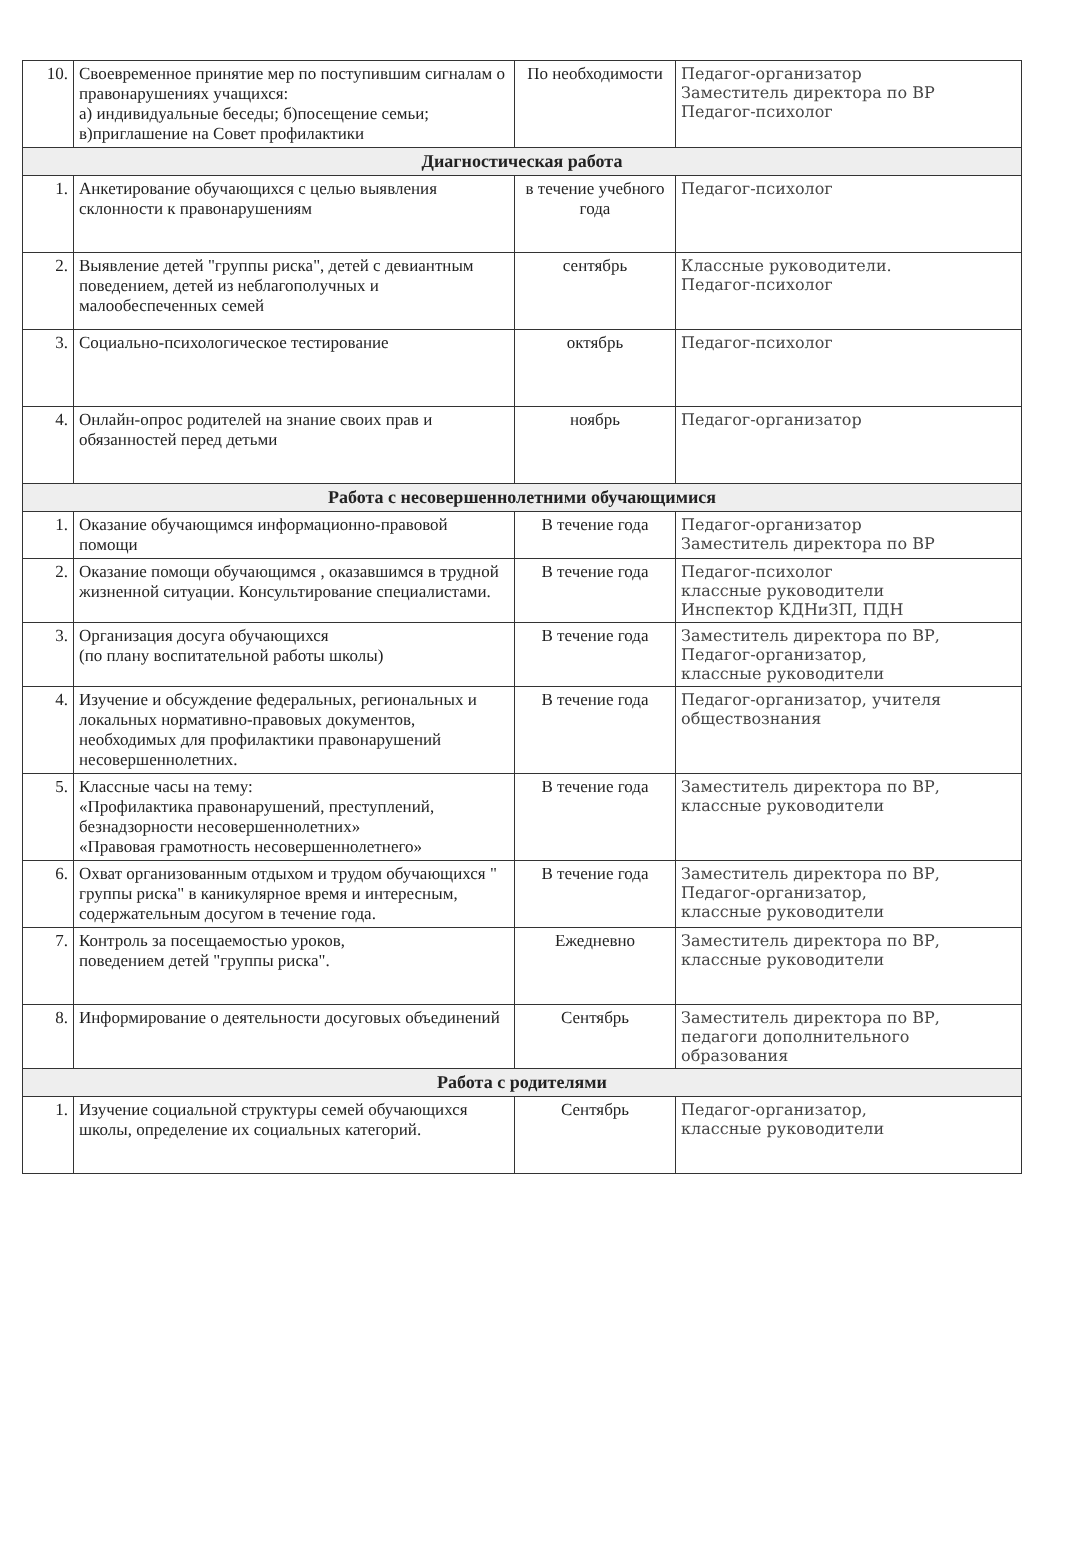| 10. | Своевременное принятие мер по поступившим сигналам о правонарушениях учащихся: а) индивидуальные беседы; б)посещение семьи; в)приглашение на Совет профилактики | По необходимости | Педагог-организатор Заместитель директора по ВР Педагог-психолог |
| Диагностическая работа | | | |
| 1. | Анкетирование обучающихся с целью выявления склонности к правонарушениям | в течение учебного года | Педагог-психолог |
| 2. | Выявление детей "группы риска", детей с девиантным поведением, детей из неблагополучных и малообеспеченных семей | сентябрь | Классные руководители. Педагог-психолог |
| 3. | Социально-психологическое тестирование | октябрь | Педагог-психолог |
| 4. | Онлайн-опрос родителей на знание своих прав и обязанностей перед детьми | ноябрь | Педагог-организатор |
| Работа с несовершеннолетними обучающимися | | | |
| 1. | Оказание обучающимся информационно-правовой помощи | В течение года | Педагог-организатор Заместитель директора по ВР |
| 2. | Оказание помощи обучающимся , оказавшимся в трудной жизненной ситуации. Консультирование специалистами. | В течение года | Педагог-психолог классные руководители Инспектор КДНиЗП, ПДН |
| 3. | Организация досуга обучающихся (по плану воспитательной работы школы) | В течение года | Заместитель директора по ВР, Педагог-организатор, классные руководители |
| 4. | Изучение и обсуждение федеральных, региональных и локальных нормативно-правовых документов, необходимых для профилактики правонарушений несовершеннолетних. | В течение года | Педагог-организатор, учителя обществознания |
| 5. | Классные часы на тему: «Профилактика правонарушений, преступлений, безнадзорности несовершеннолетних» «Правовая грамотность несовершеннолетнего» | В течение года | Заместитель директора по ВР, классные руководители |
| 6. | Охват организованным отдыхом и трудом обучающихся " группы риска" в каникулярное время и интересным, содержательным досугом в течение года. | В течение года | Заместитель директора по ВР, Педагог-организатор, классные руководители |
| 7. | Контроль за посещаемостью уроков, поведением детей "группы риска". | Ежедневно | Заместитель директора по ВР, классные руководители |
| 8. | Информирование о деятельности досуговых объединений | Сентябрь | Заместитель директора по ВР, педагоги дополнительного образования |
| Работа с родителями | | | |
| 1. | Изучение социальной структуры семей обучающихся школы, определение их социальных категорий. | Сентябрь | Педагог-организатор, классные руководители |